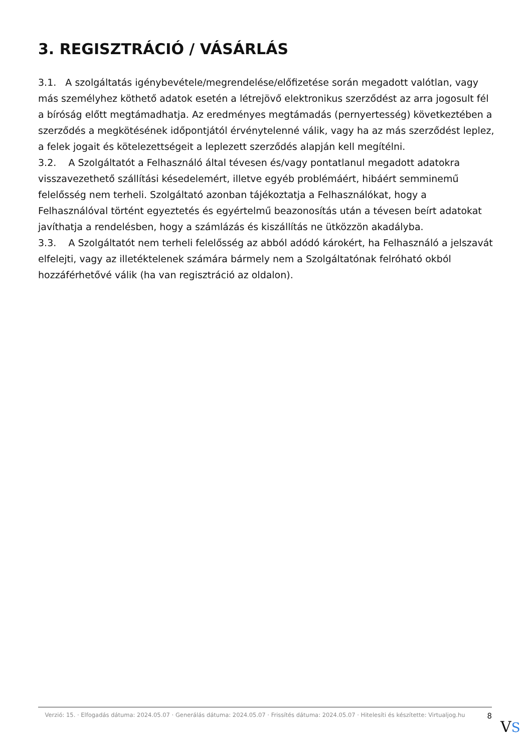3. REGISZTRÁCIÓ / VÁSÁRLÁS
3.1. A szolgáltatás igénybevétele/megrendelése/előfizetése során megadott valótlan, vagy más személyhez köthető adatok esetén a létrejövő elektronikus szerződést az arra jogosult fél a bíróság előtt megtámadhatja. Az eredményes megtámadás (pernyertesség) következtében a szerződés a megkötésének időpontjától érvénytelenné válik, vagy ha az más szerződést leplez, a felek jogait és kötelezettségeit a leplezett szerződés alapján kell megítélni.
3.2. A Szolgáltatót a Felhasználó által tévesen és/vagy pontatlanul megadott adatokra visszavezethető szállítási késedelemért, illetve egyéb problémáért, hibáért semminemű felelősség nem terheli. Szolgáltató azonban tájékoztatja a Felhasználókat, hogy a Felhasználóval történt egyeztetés és egyértelmű beazonosítás után a tévesen beírt adatokat javíthatja a rendelésben, hogy a számlázás és kiszállítás ne ütközzön akadályba.
3.3. A Szolgáltatót nem terheli felelősség az abból adódó károkért, ha Felhasználó a jelszavát elfelejti, vagy az illetéktelenek számára bármely nem a Szolgáltatónak felróható okból hozzáférhetővé válik (ha van regisztráció az oldalon).
Verzió: 15. · Elfogadás dátuma: 2024.05.07 · Generálás dátuma: 2024.05.07 · Frissítés dátuma: 2024.05.07 · Hitelesíti és készítette: Virtualjog.hu
8
VS